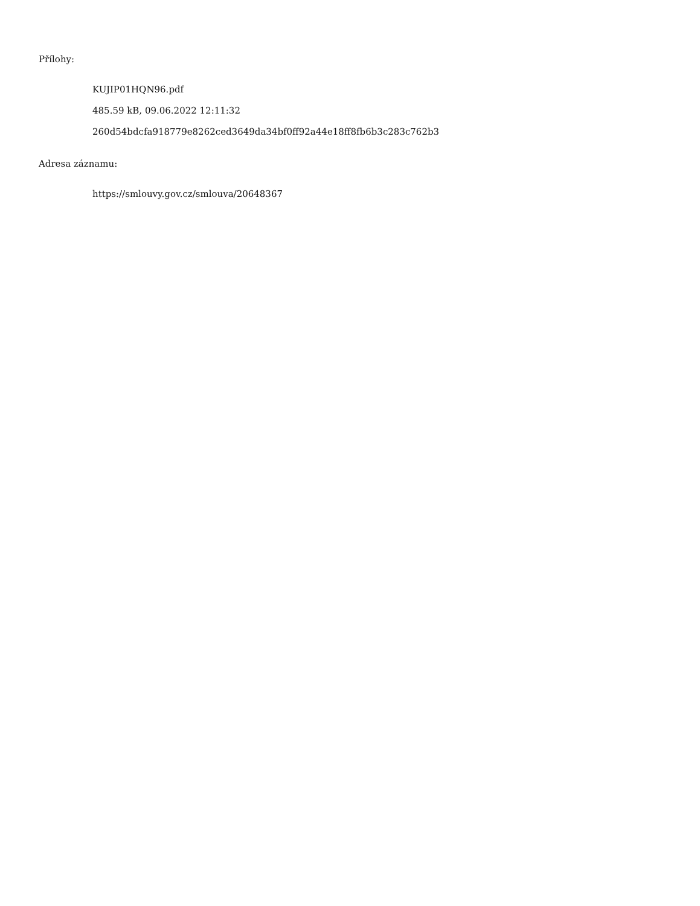Přílohy:
KUJIP01HQN96.pdf
485.59 kB, 09.06.2022 12:11:32
260d54bdcfa918779e8262ced3649da34bf0ff92a44e18ff8fb6b3c283c762b3
Adresa záznamu:
https://smlouvy.gov.cz/smlouva/20648367